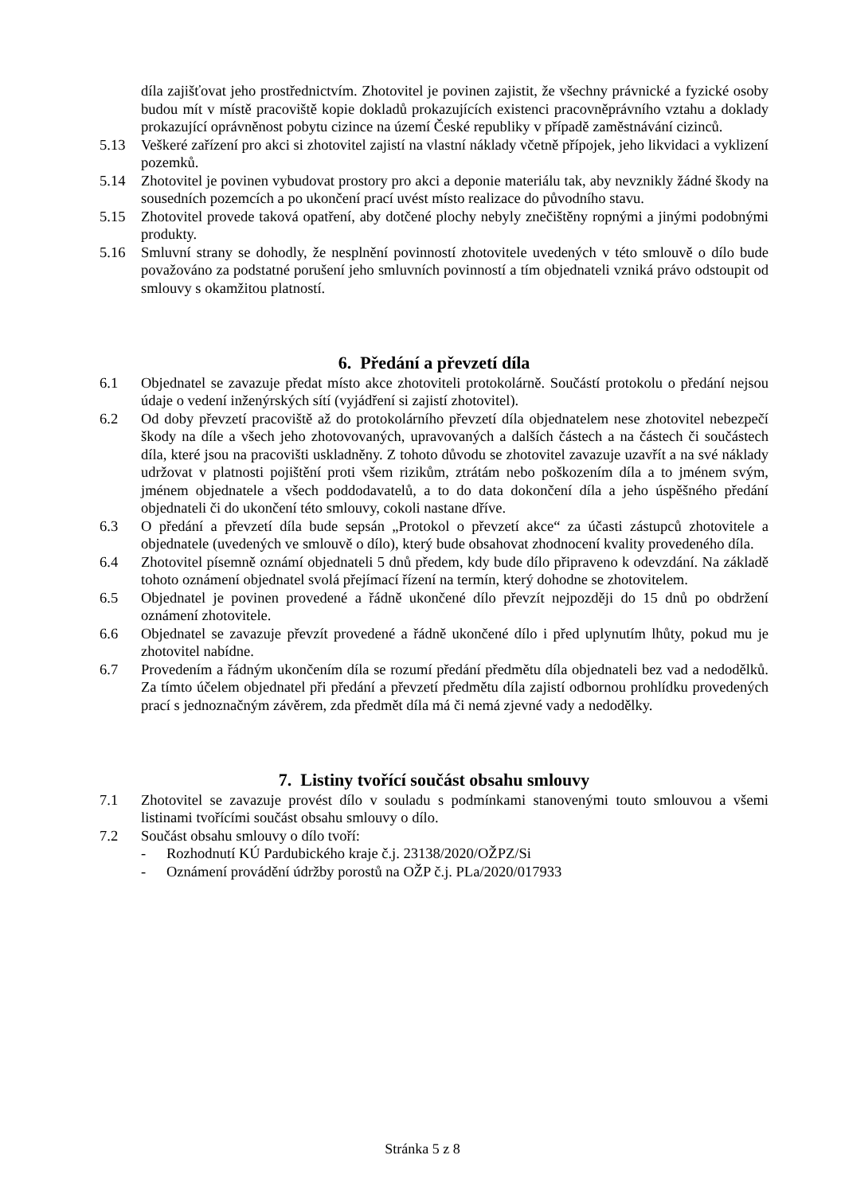díla zajišťovat jeho prostřednictvím. Zhotovitel je povinen zajistit, že všechny právnické a fyzické osoby budou mít v místě pracoviště kopie dokladů prokazujících existenci pracovněprávního vztahu a doklady prokazující oprávněnost pobytu cizince na území České republiky v případě zaměstnávání cizinců.
5.13 Veškeré zařízení pro akci si zhotovitel zajistí na vlastní náklady včetně přípojek, jeho likvidaci a vyklizení pozemků.
5.14 Zhotovitel je povinen vybudovat prostory pro akci a deponie materiálu tak, aby nevznikly žádné škody na sousedních pozemcích a po ukončení prací uvést místo realizace do původního stavu.
5.15 Zhotovitel provede taková opatření, aby dotčené plochy nebyly znečištěny ropnými a jinými podobnými produkty.
5.16 Smluvní strany se dohodly, že nesplnění povinností zhotovitele uvedených v této smlouvě o dílo bude považováno za podstatné porušení jeho smluvních povinností a tím objednateli vzniká právo odstoupit od smlouvy s okamžitou platností.
6. Předání a převzetí díla
6.1 Objednatel se zavazuje předat místo akce zhotoviteli protokolárně. Součástí protokolu o předání nejsou údaje o vedení inženýrských sítí (vyjádření si zajistí zhotovitel).
6.2 Od doby převzetí pracoviště až do protokolárního převzetí díla objednatelem nese zhotovitel nebezpečí škody na díle a všech jeho zhotovovaných, upravovaných a dalších částech a na částech či součástech díla, které jsou na pracovišti uskladněny. Z tohoto důvodu se zhotovitel zavazuje uzavřít a na své náklady udržovat v platnosti pojištění proti všem rizikům, ztrátám nebo poškozením díla a to jménem svým, jménem objednatele a všech poddodavatelů, a to do data dokončení díla a jeho úspěšného předání objednateli či do ukončení této smlouvy, cokoli nastane dříve.
6.3 O předání a převzetí díla bude sepsán „Protokol o převzetí akce“ za účasti zástupců zhotovitele a objednatele (uvedených ve smlouvě o dílo), který bude obsahovat zhodnocení kvality provedeného díla.
6.4 Zhotovitel písemně oznámí objednateli 5 dnů předem, kdy bude dílo připraveno k odevzdání. Na základě tohoto oznámení objednatel svolá přejímací řízení na termín, který dohodne se zhotovitelem.
6.5 Objednatel je povinen provedené a řádně ukončené dílo převzít nejpozději do 15 dnů po obdržení oznámení zhotovitele.
6.6 Objednatel se zavazuje převzít provedené a řádně ukončené dílo i před uplynutím lhůty, pokud mu je zhotovitel nabídne.
6.7 Provedením a řádným ukončením díla se rozumí předání předmětu díla objednateli bez vad a nedodělků. Za tímto účelem objednatel při předání a převzetí předmětu díla zajistí odbornou prohlídku provedených prací s jednoznačným závěrem, zda předmět díla má či nemá zjevné vady a nedodělky.
7. Listiny tvořící součást obsahu smlouvy
7.1 Zhotovitel se zavazuje provést dílo v souladu s podmínkami stanovenými touto smlouvou a všemi listinami tvořícími součást obsahu smlouvy o dílo.
7.2 Součást obsahu smlouvy o dílo tvoří:
- Rozhodnutí KÚ Pardubického kraje č.j. 23138/2020/OŽPZ/Si
- Oznámení provádění údržby porostů na OŽP č.j. PLa/2020/017933
Stránka 5 z 8